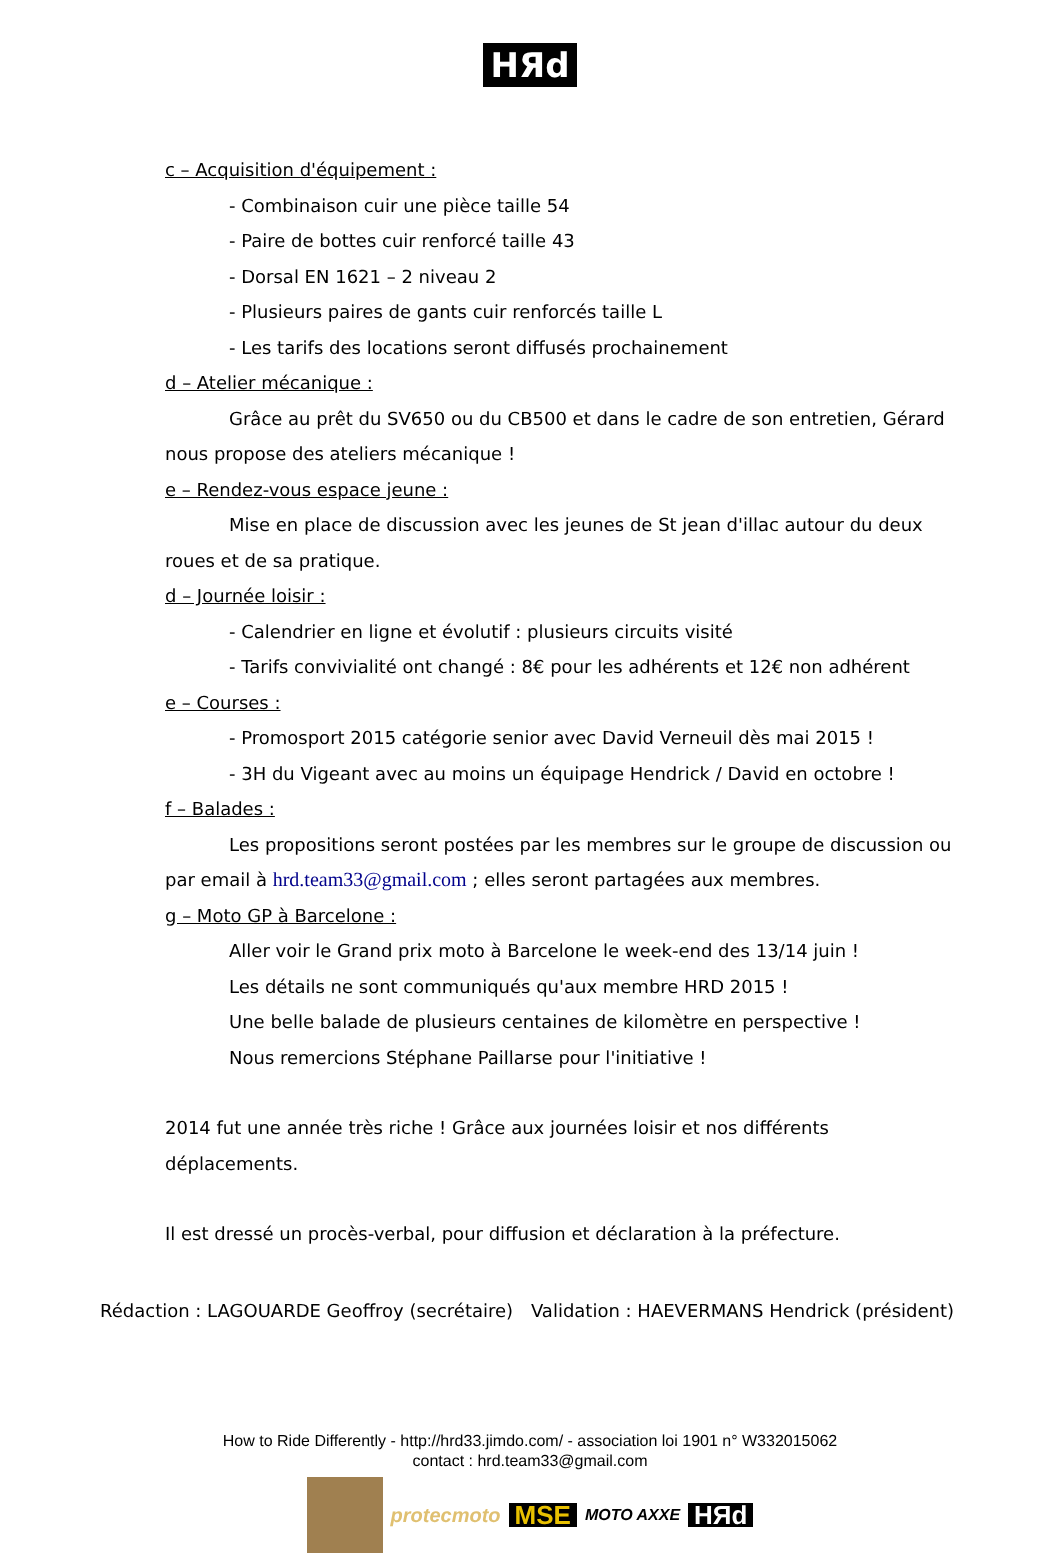HЯd
c – Acquisition d'équipement :
- Combinaison cuir une pièce taille 54
- Paire de bottes cuir renforcé taille 43
- Dorsal EN 1621 – 2 niveau 2
- Plusieurs paires de gants cuir renforcés taille L
- Les tarifs des locations seront diffusés prochainement
d – Atelier mécanique :
Grâce au prêt du SV650 ou du CB500 et dans le cadre de son entretien, Gérard nous propose des ateliers mécanique !
e – Rendez-vous espace jeune :
Mise en place de discussion avec les jeunes de St jean d'illac autour du deux roues et de sa pratique.
d – Journée loisir :
- Calendrier en ligne et évolutif : plusieurs circuits visité
- Tarifs convivialité ont changé : 8€ pour les adhérents et 12€ non adhérent
e – Courses :
- Promosport 2015 catégorie senior avec David Verneuil dès mai 2015 !
- 3H du Vigeant avec au moins un équipage Hendrick / David en octobre !
f – Balades :
Les propositions seront postées par les membres sur le groupe de discussion ou par email à hrd.team33@gmail.com ; elles seront partagées aux membres.
g – Moto GP à Barcelone :
Aller voir le Grand prix moto à Barcelone le week-end des 13/14 juin !
Les détails ne sont communiqués qu'aux membre HRD 2015 !
Une belle balade de plusieurs centaines de kilomètre en perspective !
Nous remercions Stéphane Paillarse pour l'initiative !
2014 fut une année très riche ! Grâce aux journées loisir et nos différents déplacements.
Il est dressé un procès-verbal, pour diffusion et déclaration à la préfecture.
Rédaction : LAGOUARDE Geoffroy (secrétaire) Validation : HAEVERMANS Hendrick (président)
How to Ride Differently - http://hrd33.jimdo.com/ - association loi 1901 n° W332015062
contact : hrd.team33@gmail.com
protecmoto MSE MOTO AXXE HЯd